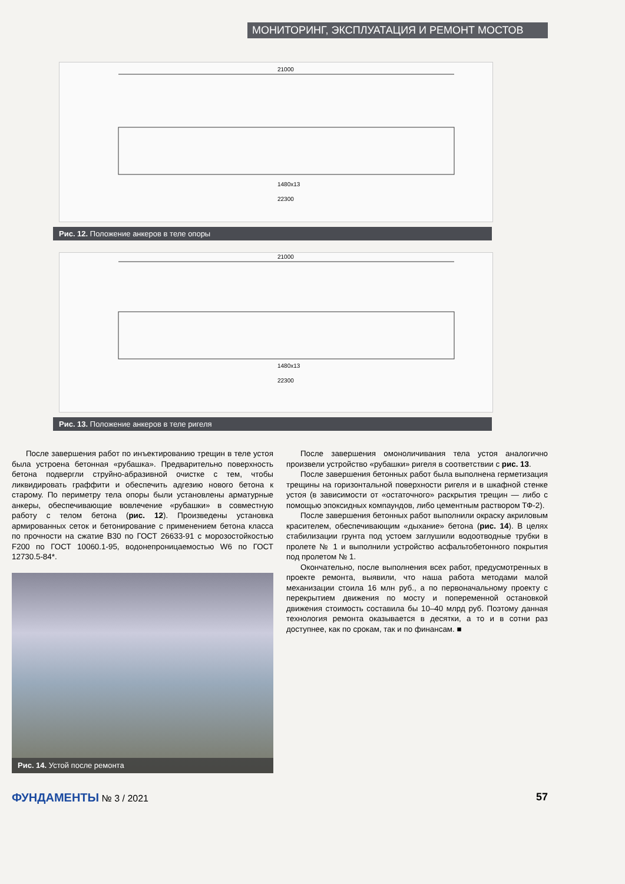МОНИТОРИНГ, ЭКСПЛУАТАЦИЯ И РЕМОНТ МОСТОВ
21000
1480x13
22300
Рис. 12. Положение анкеров в теле опоры
21000
1480x13
22300
Рис. 13. Положение анкеров в теле ригеля
После завершения работ по инъектированию трещин в теле устоя была устроена бетонная «рубашка». Предварительно поверхность бетона подвергли струйно-абразивной очистке с тем, чтобы ликвидировать граффити и обеспечить адгезию нового бетона к старому. По периметру тела опоры были установлены арматурные анкеры, обеспечивающие вовлечение «рубашки» в совместную работу с телом бетона (рис. 12). Произведены установка армированных сеток и бетонирование с применением бетона класса по прочности на сжатие В30 по ГОСТ 26633-91 с морозостойкостью F200 по ГОСТ 10060.1-95, водонепроницаемостью W6 по ГОСТ 12730.5-84*.
Рис. 14. Устой после ремонта
После завершения омоноличивания тела устоя аналогично произвели устройство «рубашки» ригеля в соответствии с рис. 13.
После завершения бетонных работ была выполнена герметизация трещины на горизонтальной поверхности ригеля и в шкафной стенке устоя (в зависимости от «остаточного» раскрытия трещин — либо с помощью эпоксидных компаундов, либо цементным раствором ТФ-2).
После завершения бетонных работ выполнили окраску акриловым красителем, обеспечивающим «дыхание» бетона (рис. 14). В целях стабилизации грунта под устоем заглушили водоотводные трубки в пролете № 1 и выполнили устройство асфальтобетонного покрытия под пролетом № 1.
Окончательно, после выполнения всех работ, предусмотренных в проекте ремонта, выявили, что наша работа методами малой механизации стоила 16 млн руб., а по первоначальному проекту с перекрытием движения по мосту и попеременной остановкой движения стоимость составила бы 10–40 млрд руб. Поэтому данная технология ремонта оказывается в десятки, а то и в сотни раз доступнее, как по срокам, так и по финансам. ■
ФУНДАМЕНТЫ № 3 / 2021 57